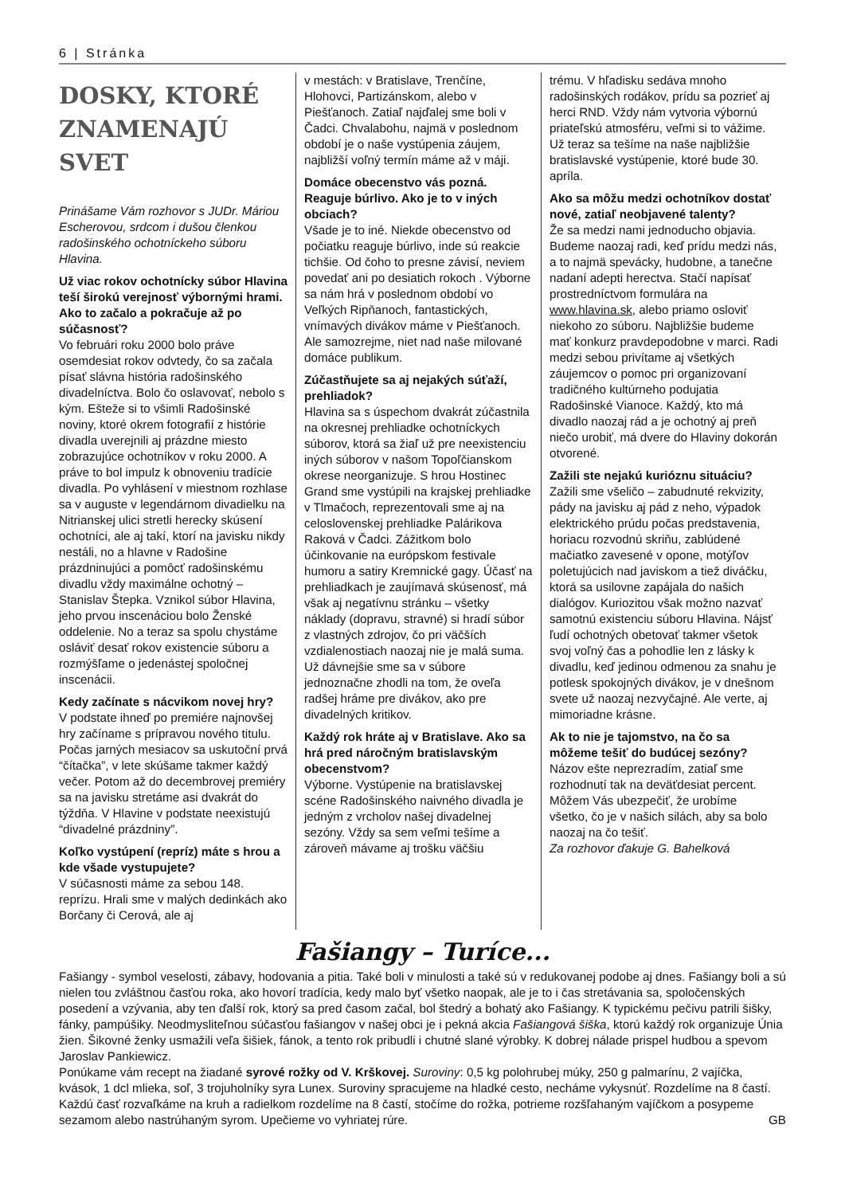6 | Stránka
DOSKY, KTORÉ ZNAMENAJÚ SVET
Prinášame Vám rozhovor s JUDr. Máriou Escherovou, srdcom i dušou členkou radošinského ochotníckeho súboru Hlavina.
Už viac rokov ochotnícky súbor Hlavina teší širokú verejnosť výbornými hrami. Ako to začalo a pokračuje až po súčasnosť?
Vo februári roku 2000 bolo práve osemdesiat rokov odvtedy, čo sa začala písať slávna história radošinského divadelníctva. Bolo čo oslavovať, nebolo s kým. Ešteže si to všimli Radošinské noviny, ktoré okrem fotografií z histórie divadla uverejnili aj prázdne miesto zobrazujúce ochotníkov v roku 2000. A práve to bol impulz k obnoveniu tradície divadla. Po vyhlásení v miestnom rozhlase sa v auguste v legendárnom divadielku na Nitrianskej ulici stretli herecky skúsení ochotníci, ale aj takí, ktorí na javisku nikdy nestáli, no a hlavne v Radošine prázdninujúci a pomôcť radošinskému divadlu vždy maximálne ochotný – Stanislav Štepka. Vznikol súbor Hlavina, jeho prvou inscenáciou bolo Ženské oddelenie. No a teraz sa spolu chystáme osláviť desať rokov existencie súboru a rozmýšľame o jedenástej spoločnej inscenácii.
Kedy začínate s nácvikom novej hry?
V podstate ihneď po premiére najnovšej hry začíname s prípravou nového titulu. Počas jarných mesiacov sa uskutoční prvá “čítačka”, v lete skúšame takmer každý večer. Potom až do decembrovej premiéry sa na javisku stretáme asi dvakrát do týždňa. V Hlavine v podstate neexistujú “divadelné prázdniny”.
Koľko vystúpení (repríz) máte s hrou a kde všade vystupujete?
V súčasnosti máme za sebou 148. reprízu. Hrali sme v malých dedinkách ako Borčany či Cerová, ale aj
v mestách: v Bratislave, Trenčíne, Hlohovci, Partizánskom, alebo v Piešťanoch. Zatiaľ najďalej sme boli v Čadci. Chvalabohu, najmä v poslednom období je o naše vystúpenia záujem, najbližší voľný termín máme až v máji.
Domáce obecenstvo vás pozná. Reaguje búrlivo. Ako je to v iných obciach?
Všade je to iné. Niekde obecenstvo od počiatku reaguje búrlivo, inde sú reakcie tichšie. Od čoho to presne závisí, neviem povedať ani po desiatich rokoch . Výborne sa nám hrá v poslednom období vo Veľkých Ripňanoch, fantastických, vnímavých divákov máme v Piešťanoch. Ale samozrejme, niet nad naše milované domáce publikum.
Zúčastňujete sa aj nejakých súťaží, prehliadok?
Hlavina sa s úspechom dvakrát zúčastnila na okresnej prehliadke ochotníckych súborov, ktorá sa žiaľ už pre neexistenciu iných súborov v našom Topoľčianskom okrese neorganizuje. S hrou Hostinec Grand sme vystúpili na krajskej prehliadke v Tlmačoch, reprezentovali sme aj na celoslovenskej prehliadke Palárikova Raková v Čadci. Zážitkom bolo účinkovanie na európskom festivale humoru a satiry Kremnické gagy. Účasť na prehliadkach je zaujímavá skúsenosť, má však aj negatívnu stránku – všetky náklady (dopravu, stravné) si hradí súbor z vlastných zdrojov, čo pri väčších vzdialenostiach naozaj nie je malá suma. Už dávnejšie sme sa v súbore jednoznačne zhodli na tom, že oveľa radšej hráme pre divákov, ako pre divadelných kritikov.
Každý rok hráte aj v Bratislave. Ako sa hrá pred náročným bratislavským obecenstvom?
Výborne. Vystúpenie na bratislavskej scéne Radošinského naivného divadla je jedným z vrcholov našej divadelnej sezóny. Vždy sa sem veľmi tešíme a zároveň mávame aj trošku väčšiu
trému. V hľadisku sedáva mnoho radošinských rodákov, prídu sa pozrieť aj herci RND. Vždy nám vytvoria výbornú priateľskú atmosféru, veľmi si to vážime. Už teraz sa tešíme na naše najbližšie bratislavské vystúpenie, ktoré bude 30. apríla.
Ako sa môžu medzi ochotníkov dostať nové, zatiaľ neobjavené talenty?
Že sa medzi nami jednoducho objavia. Budeme naozaj radi, keď prídu medzi nás, a to najmä spevácky, hudobne, a tanečne nadaní adepti herectva. Stačí napísať prostredníctvom formulára na www.hlavina.sk, alebo priamo osloviť niekoho zo súboru. Najbližšie budeme mať konkurz pravdepodobne v marci. Radi medzi sebou privítame aj všetkých záujemcov o pomoc pri organizovaní tradičného kultúrneho podujatia Radošinské Vianoce. Každý, kto má divadlo naozaj rád a je ochotný aj preň niečo urobiť, má dvere do Hlaviny dokorán otvorené.
Zažili ste nejakú kurióznu situáciu?
Zažili sme všeličo – zabudnuté rekvizity, pády na javisku aj pád z neho, výpadok elektrického prúdu počas predstavenia, horiacu rozvodnú skriňu, zablúdené mačiatko zavesené v opone, motýľov poletujúcich nad javiskom a tiež diváčku, ktorá sa usilovne zapájala do našich dialógov. Kuriozitou však možno nazvať samotnú existenciu súboru Hlavina. Nájsť ľudí ochotných obetovať takmer všetok svoj voľný čas a pohodlie len z lásky k divadlu, keď jedinou odmenou za snahu je potlesk spokojných divákov, je v dnešnom svete už naozaj nezvyčajné. Ale verte, aj mimoriadne krásne.
Ak to nie je tajomstvo, na čo sa môžeme tešiť do budúcej sezóny?
Názov ešte neprezradím, zatiaľ sme rozhodnutí tak na deväťdesiat percent. Môžem Vás ubezpečiť, že urobíme všetko, čo je v našich silách, aby sa bolo naozaj na čo tešiť.
Za rozhovor ďakuje G. Bahelková
Fašiangy – Turíce...
Fašiangy - symbol veselosti, zábavy, hodovania a pitia. Také boli v minulosti a také sú v redukovanej podobe aj dnes. Fašiangy boli a sú nielen tou zvláštnou časťou roka, ako hovorí tradícia, kedy malo byť všetko naopak, ale je to i čas stretávania sa, spoločenských posedení a vzývania, aby ten ďalší rok, ktorý sa pred časom začal, bol štedrý a bohatý ako Fašiangy. K typickému pečivu patrili šišky, fánky, pampúšiky. Neodmysliteľnou súčasťou fašiangov v našej obci je i pekná akcia Fašiangová šiška, ktorú každý rok organizuje Únia žien. Šikovné ženky usmažili veľa šišiek, fánok, a tento rok pribudli i chutné slané výrobky. K dobrej nálade prispel hudbou a spevom Jaroslav Pankiewicz.
Ponúkame vám recept na žiadané syrové rožky od V. Krškovej. Suroviny: 0,5 kg polohrubej múky, 250 g palmarínu, 2 vajíčka, kvások, 1 dcl mlieka, soľ, 3 trojuholníky syra Lunex. Suroviny spracujeme na hladké cesto, necháme vykysnúť. Rozdelíme na 8 častí. Každú časť rozvaľkáme na kruh a radielkom rozdelíme na 8 častí, stočíme do rožka, potrieme rozšľahaným vajíčkom a posypeme sezamom alebo nastrúhaným syrom. Upečieme vo vyhriatej rúre. GB